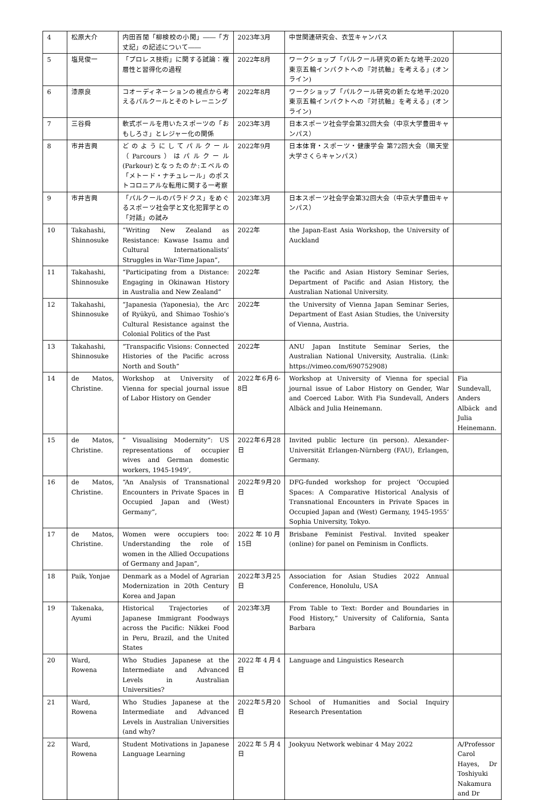| 4 | 松原大介 | 内田百閒「柳検校の小閑」――「方丈記」の記述について―― | 2023年3月 | 中世関連研究会、衣笠キャンパス | |
| 5 | 塩見俊一 | 「プロレス技術」に関する試論：複層性と習得化の過程 | 2022年8月 | ワークショップ「パルクール研究の新たな地平:2020東京五輪インパクトへの『対抗軸』を考える」(オンライン) | |
| 6 | 漆原良 | コオーディネーションの視点から考えるパルクールとそのトレーニング | 2022年8月 | ワークショップ「パルクール研究の新たな地平:2020東京五輪インパクトへの『対抗軸』を考える」(オンライン) | |
| 7 | 三谷舜 | 軟式ボールを用いたスポーツの「おもしろさ」とレジャー化の関係 | 2023年3月 | 日本スポーツ社会学会第32回大会（中京大学豊田キャンパス） | |
| 8 | 市井吉興 | どのようにしてパルクール（Parcours）はパルクール(Parkour)となったのか:エベルの「メトード・ナチュレール」のポストコロニアルな転用に関する一考察 | 2022年9月 | 日本体育・スポーツ・健康学会 第72回大会（順天堂大学さくらキャンパス） | |
| 9 | 市井吉興 | 「パルクールのパラドクス」をめぐるスポーツ社会学と文化犯罪学との「対話」の試み | 2023年3月 | 日本スポーツ社会学会第32回大会（中京大学豊田キャンパス） | |
| 10 | Takahashi, Shinnosuke | “Writing New Zealand as Resistance: Kawase Isamu and Cultural Internationalists’ Struggles in War-Time Japan”, | 2022年 | the Japan-East Asia Workshop, the University of Auckland | |
| 11 | Takahashi, Shinnosuke | “Participating from a Distance: Engaging in Okinawan History in Australia and New Zealand” | 2022年 | the Pacific and Asian History Seminar Series, Department of Pacific and Asian History, the Australian National University. | |
| 12 | Takahashi, Shinnosuke | “Japanesia (Yaponesia), the Arc of Ryūkyū, and Shimao Toshio’s Cultural Resistance against the Colonial Politics of the Past | 2022年 | the University of Vienna Japan Seminar Series, Department of East Asian Studies, the University of Vienna, Austria. | |
| 13 | Takahashi, Shinnosuke | “Transpacific Visions: Connected Histories of the Pacific across North and South” | 2022年 | ANU Japan Institute Seminar Series, the Australian National University, Australia. (Link: https://vimeo.com/690752908) | |
| 14 | de Matos, Christine. | Workshop at University of Vienna for special journal issue of Labor History on Gender | 2022年6月6-8日 | Workshop at University of Vienna for special journal issue of Labor History on Gender, War and Coerced Labor. With Fia Sundevall, Anders Albäck and Julia Heinemann. | Fia Sundevall, Anders Albäck and Julia Heinemann. |
| 15 | de Matos, Christine. | ” Visualising Modernity”: US representations of occupier wives and German domestic workers, 1945-1949’, | 2022年6月28日 | Invited public lecture (in person). Alexander-Universität Erlangen-Nürnberg (FAU), Erlangen, Germany. | |
| 16 | de Matos, Christine. | “An Analysis of Transnational Encounters in Private Spaces in Occupied Japan and (West) Germany”, | 2022年9月20日 | DFG-funded workshop for project ‘Occupied Spaces: A Comparative Historical Analysis of Transnational Encounters in Private Spaces in Occupied Japan and (West) Germany, 1945-1955’ Sophia University, Tokyo. | |
| 17 | de Matos, Christine. | Women were occupiers too: Understanding the role of women in the Allied Occupations of Germany and Japan”, | 2022年10月15日 | Brisbane Feminist Festival. Invited speaker (online) for panel on Feminism in Conflicts. | |
| 18 | Paik, Yonjae | Denmark as a Model of Agrarian Modernization in 20th Century Korea and Japan | 2022年3月25日 | Association for Asian Studies 2022 Annual Conference, Honolulu, USA | |
| 19 | Takenaka, Ayumi | Historical Trajectories of Japanese Immigrant Foodways across the Pacific: Nikkei Food in Peru, Brazil, and the United States | 2023年3月 | From Table to Text: Border and Boundaries in Food History,” University of California, Santa Barbara | |
| 20 | Ward, Rowena | Who Studies Japanese at the Intermediate and Advanced Levels in Australian Universities? | 2022年4月4日 | Language and Linguistics Research | |
| 21 | Ward, Rowena | Who Studies Japanese at the Intermediate and Advanced Levels in Australian Universities (and why? | 2022年5月20日 | School of Humanities and Social Inquiry Research Presentation | |
| 22 | Ward, Rowena | Student Motivations in Japanese Language Learning | 2022年5月4日 | Jookyuu Network webinar 4 May 2022 | A/Professor Carol Hayes, Dr Toshiyuki Nakamura and Dr |